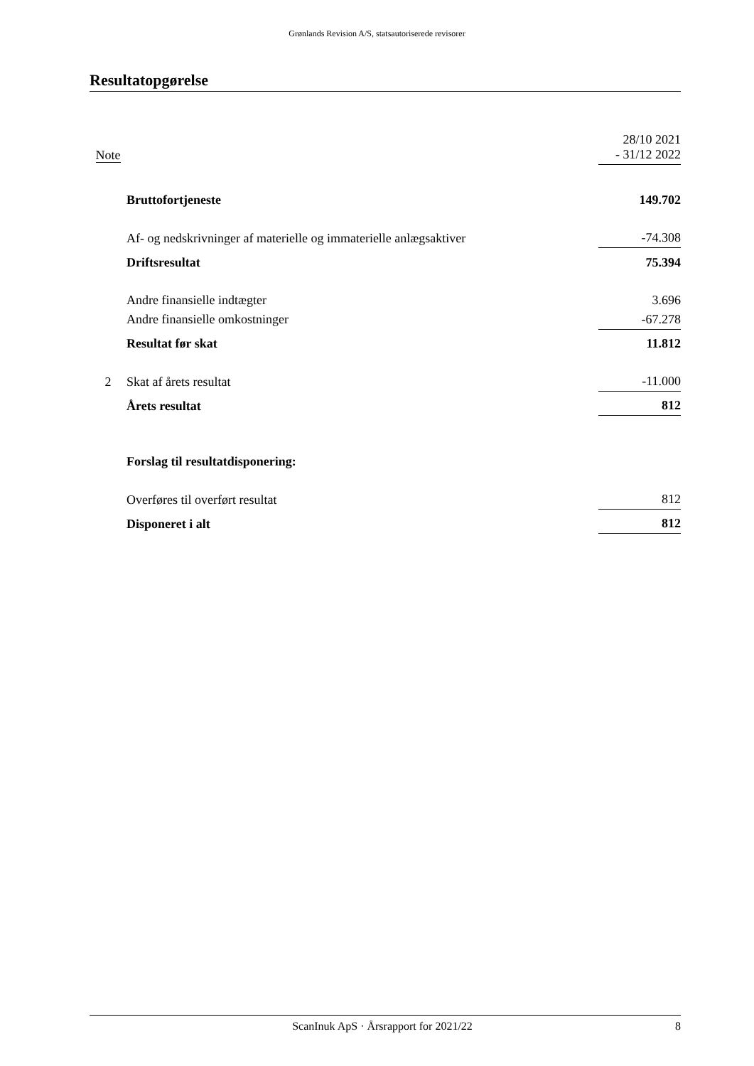Grønlands Revision A/S, statsautoriserede revisorer
Resultatopgørelse
| Note | | 28/10 2021 - 31/12 2022 |
| | Bruttofortjeneste | 149.702 |
| | Af- og nedskrivninger af materielle og immaterielle anlægsaktiver | -74.308 |
| | Driftsresultat | 75.394 |
| | Andre finansielle indtægter | 3.696 |
| | Andre finansielle omkostninger | -67.278 |
| | Resultat før skat | 11.812 |
| 2 | Skat af årets resultat | -11.000 |
| | Årets resultat | 812 |
| | Forslag til resultatdisponering: | |
| | Overføres til overført resultat | 812 |
| | Disponeret i alt | 812 |
ScanInuk ApS · Årsrapport for 2021/22 8